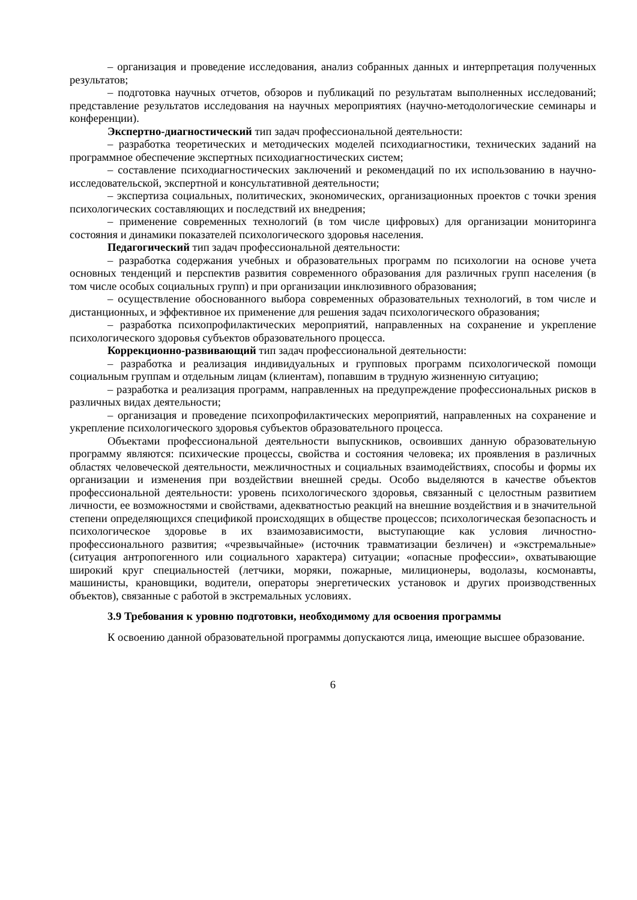– организация и проведение исследования, анализ собранных данных и интерпретация полученных результатов;
– подготовка научных отчетов, обзоров и публикаций по результатам выполненных исследований; представление результатов исследования на научных мероприятиях (научно-методологические семинары и конференции).
Экспертно-диагностический тип задач профессиональной деятельности:
– разработка теоретических и методических моделей психодиагностики, технических заданий на программное обеспечение экспертных психодиагностических систем;
– составление психодиагностических заключений и рекомендаций по их использованию в научно-исследовательской, экспертной и консультативной деятельности;
– экспертиза социальных, политических, экономических, организационных проектов с точки зрения психологических составляющих и последствий их внедрения;
– применение современных технологий (в том числе цифровых) для организации мониторинга состояния и динамики показателей психологического здоровья населения.
Педагогический тип задач профессиональной деятельности:
– разработка содержания учебных и образовательных программ по психологии на основе учета основных тенденций и перспектив развития современного образования для различных групп населения (в том числе особых социальных групп) и при организации инклюзивного образования;
– осуществление обоснованного выбора современных образовательных технологий, в том числе и дистанционных, и эффективное их применение для решения задач психологического образования;
– разработка психопрофилактических мероприятий, направленных на сохранение и укрепление психологического здоровья субъектов образовательного процесса.
Коррекционно-развивающий тип задач профессиональной деятельности:
– разработка и реализация индивидуальных и групповых программ психологической помощи социальным группам и отдельным лицам (клиентам), попавшим в трудную жизненную ситуацию;
– разработка и реализация программ, направленных на предупреждение профессиональных рисков в различных видах деятельности;
– организация и проведение психопрофилактических мероприятий, направленных на сохранение и укрепление психологического здоровья субъектов образовательного процесса.
Объектами профессиональной деятельности выпускников, освоивших данную образовательную программу являются: психические процессы, свойства и состояния человека; их проявления в различных областях человеческой деятельности, межличностных и социальных взаимодействиях, способы и формы их организации и изменения при воздействии внешней среды. Особо выделяются в качестве объектов профессиональной деятельности: уровень психологического здоровья, связанный с целостным развитием личности, ее возможностями и свойствами, адекватностью реакций на внешние воздействия и в значительной степени определяющихся спецификой происходящих в обществе процессов; психологическая безопасность и психологическое здоровье в их взаимозависимости, выступающие как условия личностно-профессионального развития; «чрезвычайные» (источник травматизации безличен) и «экстремальные» (ситуация антропогенного или социального характера) ситуации; «опасные профессии», охватывающие широкий круг специальностей (летчики, моряки, пожарные, милиционеры, водолазы, космонавты, машинисты, крановщики, водители, операторы энергетических установок и других производственных объектов), связанные с работой в экстремальных условиях.
3.9 Требования к уровню подготовки, необходимому для освоения программы
К освоению данной образовательной программы допускаются лица, имеющие высшее образование.
6